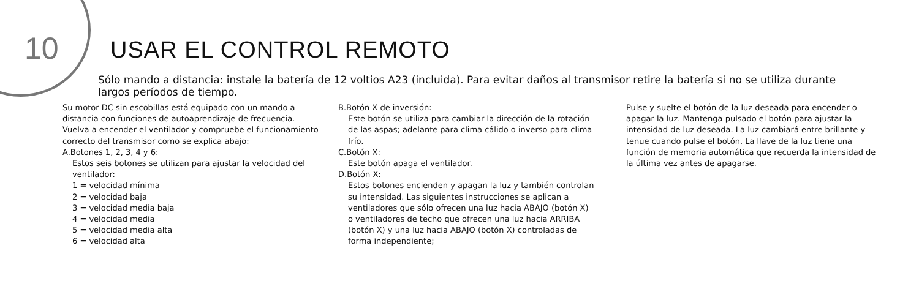10 USAR EL CONTROL REMOTO
Sólo mando a distancia: instale la batería de 12 voltios A23 (incluida). Para evitar daños al transmisor retire la batería si no se utiliza durante largos períodos de tiempo.
Su motor DC sin escobillas está equipado con un mando a distancia con funciones de autoaprendizaje de frecuencia. Vuelva a encender el ventilador y compruebe el funcionamiento correcto del transmisor como se explica abajo:
A.Botones 1, 2, 3, 4 y 6:
Estos seis botones se utilizan para ajustar la velocidad del ventilador:
1 = velocidad mínima
2 = velocidad baja
3 = velocidad media baja
4 = velocidad media
5 = velocidad media alta
6 = velocidad alta
B.Botón X de inversión:
Este botón se utiliza para cambiar la dirección de la rotación de las aspas; adelante para clima cálido o inverso para clima frío.
C.Botón X:
Este botón apaga el ventilador.
D.Botón X:
Estos botones encienden y apagan la luz y también controlan su intensidad. Las siguientes instrucciones se aplican a ventiladores que sólo ofrecen una luz hacia ABAJO (botón X) o ventiladores de techo que ofrecen una luz hacia ARRIBA (botón X) y una luz hacia ABAJO (botón X) controladas de forma independiente;
Pulse y suelte el botón de la luz deseada para encender o apagar la luz. Mantenga pulsado el botón para ajustar la intensidad de luz deseada. La luz cambiará entre brillante y tenue cuando pulse el botón. La llave de la luz tiene una función de memoria automática que recuerda la intensidad de la última vez antes de apagarse.